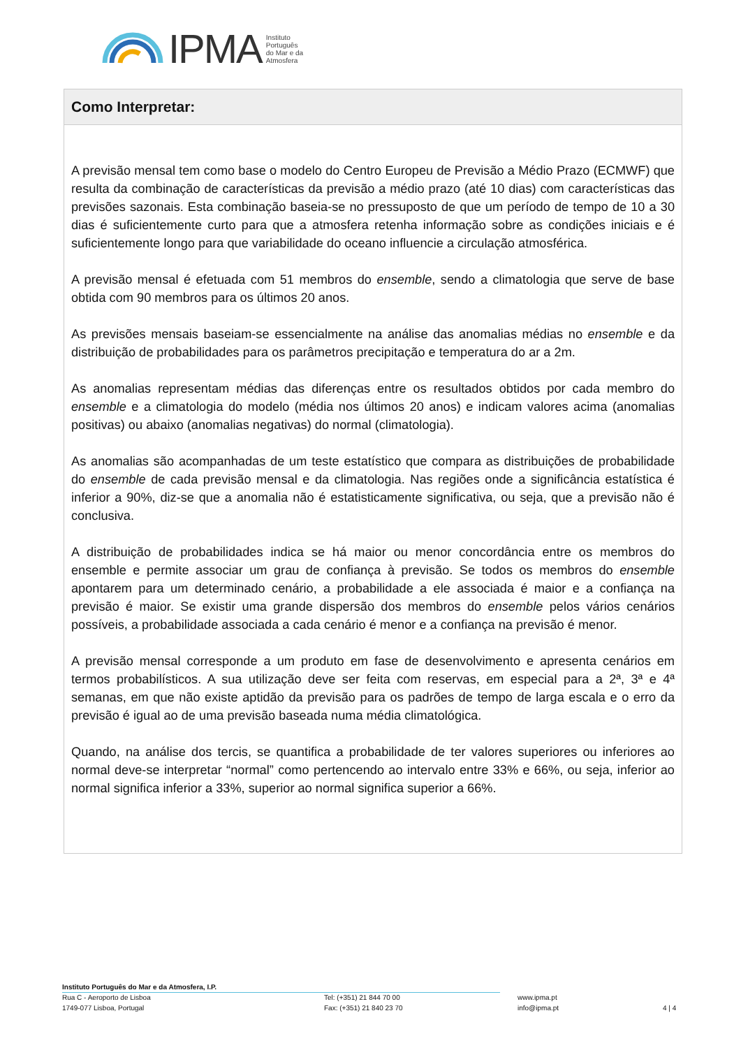IPMA Instituto
Português
do Mar e da
Atmosfera
Como Interpretar:
A previsão mensal tem como base o modelo do Centro Europeu de Previsão a Médio Prazo (ECMWF) que resulta da combinação de características da previsão a médio prazo (até 10 dias) com características das previsões sazonais. Esta combinação baseia-se no pressuposto de que um período de tempo de 10 a 30 dias é suficientemente curto para que a atmosfera retenha informação sobre as condições iniciais e é suficientemente longo para que variabilidade do oceano influencie a circulação atmosférica.
A previsão mensal é efetuada com 51 membros do ensemble, sendo a climatologia que serve de base obtida com 90 membros para os últimos 20 anos.
As previsões mensais baseiam-se essencialmente na análise das anomalias médias no ensemble e da distribuição de probabilidades para os parâmetros precipitação e temperatura do ar a 2m.
As anomalias representam médias das diferenças entre os resultados obtidos por cada membro do ensemble e a climatologia do modelo (média nos últimos 20 anos) e indicam valores acima (anomalias positivas) ou abaixo (anomalias negativas) do normal (climatologia).
As anomalias são acompanhadas de um teste estatístico que compara as distribuições de probabilidade do ensemble de cada previsão mensal e da climatologia. Nas regiões onde a significância estatística é inferior a 90%, diz-se que a anomalia não é estatisticamente significativa, ou seja, que a previsão não é conclusiva.
A distribuição de probabilidades indica se há maior ou menor concordância entre os membros do ensemble e permite associar um grau de confiança à previsão. Se todos os membros do ensemble apontarem para um determinado cenário, a probabilidade a ele associada é maior e a confiança na previsão é maior. Se existir uma grande dispersão dos membros do ensemble pelos vários cenários possíveis, a probabilidade associada a cada cenário é menor e a confiança na previsão é menor.
A previsão mensal corresponde a um produto em fase de desenvolvimento e apresenta cenários em termos probabilísticos. A sua utilização deve ser feita com reservas, em especial para a 2ª, 3ª e 4ª semanas, em que não existe aptidão da previsão para os padrões de tempo de larga escala e o erro da previsão é igual ao de uma previsão baseada numa média climatológica.
Quando, na análise dos tercis, se quantifica a probabilidade de ter valores superiores ou inferiores ao normal deve-se interpretar “normal” como pertencendo ao intervalo entre 33% e 66%, ou seja, inferior ao normal significa inferior a 33%, superior ao normal significa superior a 66%.
Instituto Português do Mar e da Atmosfera, I.P.
Rua C - Aeroporto de Lisboa Tel: (+351) 21 844 70 00 www.ipma.pt
1749-077 Lisboa, Portugal Fax: (+351) 21 840 23 70 info@ipma.pt 4 | 4